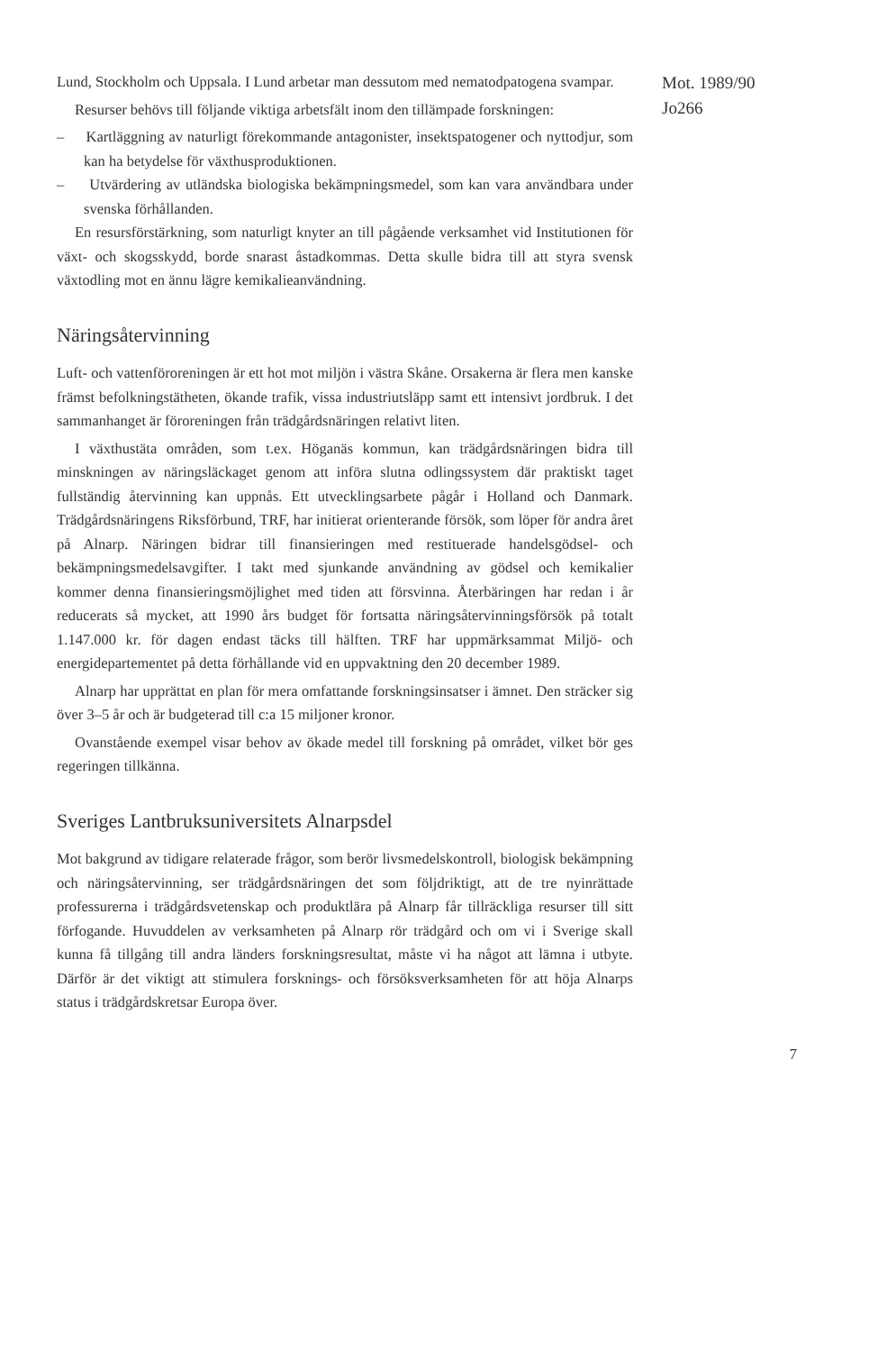Lund, Stockholm och Uppsala. I Lund arbetar man dessutom med nematodpatogena svampar.
Resurser behövs till följande viktiga arbetsfält inom den tillämpade forskningen:
– Kartläggning av naturligt förekommande antagonister, insektspatogener och nyttodjur, som kan ha betydelse för växthusproduktionen.
– Utvärdering av utländska biologiska bekämpningsmedel, som kan vara användbara under svenska förhållanden.
En resursförstärkning, som naturligt knyter an till pågående verksamhet vid Institutionen för växt- och skogsskydd, borde snarast åstadkommas. Detta skulle bidra till att styra svensk växtodling mot en ännu lägre kemikalieanvändning.
Näringsåtervinning
Luft- och vattenföroreningen är ett hot mot miljön i västra Skåne. Orsakerna är flera men kanske främst befolkningstätheten, ökande trafik, vissa industriutsläpp samt ett intensivt jordbruk. I det sammanhanget är föroreningen från trädgårdsnäringen relativt liten.
I växthustäta områden, som t.ex. Höganäs kommun, kan trädgårdsnäringen bidra till minskningen av näringsläckaget genom att införa slutna odlingssystem där praktiskt taget fullständig återvinning kan uppnås. Ett utvecklingsarbete pågår i Holland och Danmark. Trädgårdsnäringens Riksförbund, TRF, har initierat orienterande försök, som löper för andra året på Alnarp. Näringen bidrar till finansieringen med restituerade handelsgödsel- och bekämpningsmedelsavgifter. I takt med sjunkande användning av gödsel och kemikalier kommer denna finansieringsmöjlighet med tiden att försvinna. Återbäringen har redan i år reducerats så mycket, att 1990 års budget för fortsatta näringsåtervinningsförsök på totalt 1.147.000 kr. för dagen endast täcks till hälften. TRF har uppmärksammat Miljö- och energidepartementet på detta förhållande vid en uppvaktning den 20 december 1989.
Alnarp har upprättat en plan för mera omfattande forskningsinsatser i ämnet. Den sträcker sig över 3–5 år och är budgeterad till c:a 15 miljoner kronor.
Ovanstående exempel visar behov av ökade medel till forskning på området, vilket bör ges regeringen tillkänna.
Sveriges Lantbruksuniversitets Alnarpsdel
Mot bakgrund av tidigare relaterade frågor, som berör livsmedelskontroll, biologisk bekämpning och näringsåtervinning, ser trädgårdsnäringen det som följdriktigt, att de tre nyinrättade professurerna i trädgårdsvetenskap och produktlära på Alnarp får tillräckliga resurser till sitt förfogande. Huvuddelen av verksamheten på Alnarp rör trädgård och om vi i Sverige skall kunna få tillgång till andra länders forskningsresultat, måste vi ha något att lämna i utbyte. Därför är det viktigt att stimulera forsknings- och försöksverksamheten för att höja Alnarps status i trädgårdskretsar Europa över.
Mot. 1989/90
Jo266
7